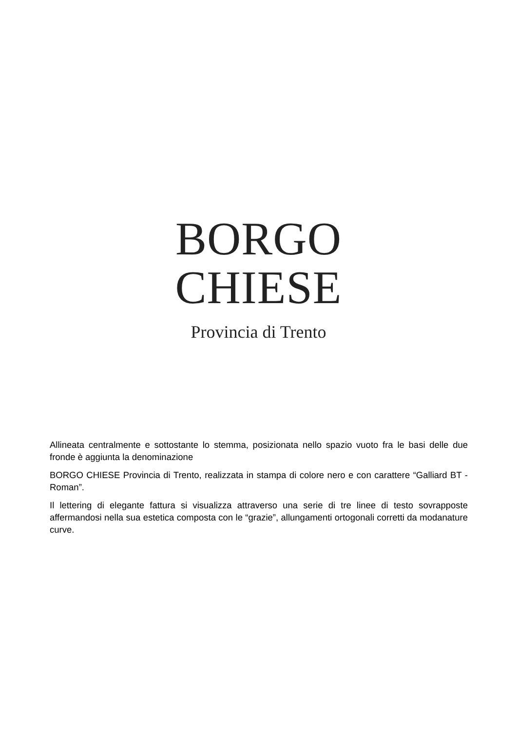BORGO
CHIESE
Provincia di Trento
Allineata centralmente e sottostante lo stemma, posizionata nello spazio vuoto fra le basi delle due fronde è aggiunta la denominazione
BORGO CHIESE Provincia di Trento, realizzata in stampa di colore nero e con carattere “Galliard BT - Roman”.
Il lettering di elegante fattura si visualizza attraverso una serie di tre linee di testo sovrapposte affermandosi nella sua estetica composta con le “grazie”, allungamenti ortogonali corretti da modanature curve.